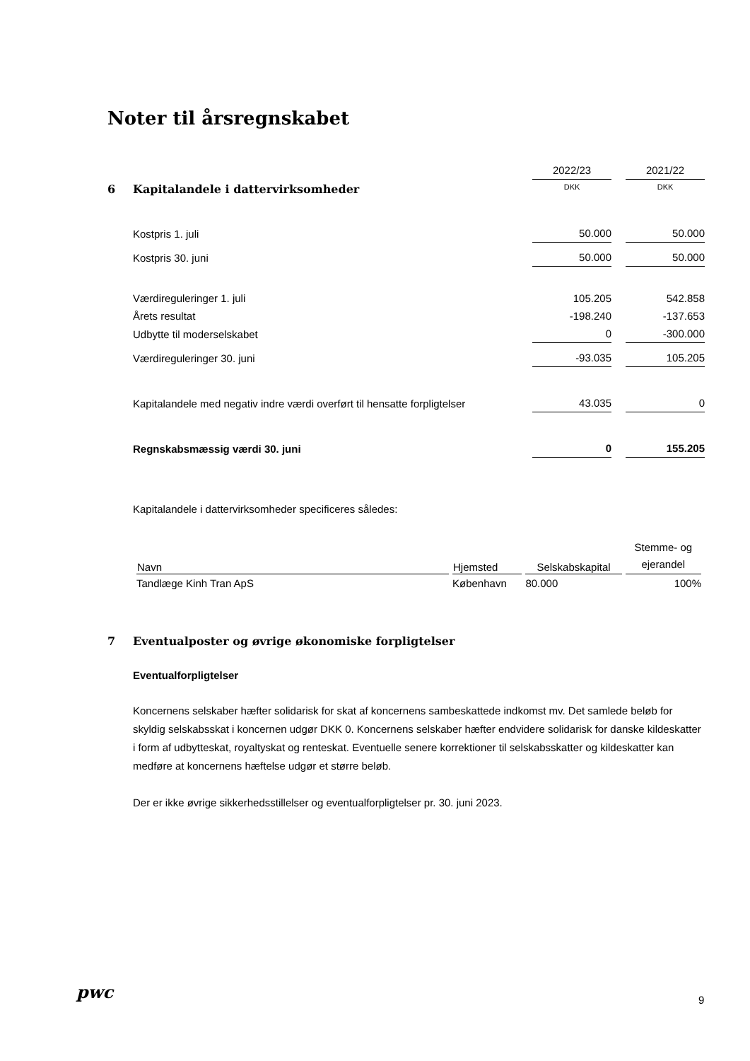Noter til årsregnskabet
| | | 2022/23 | | 2021/22 |
| 6 | Kapitalandele i dattervirksomheder | DKK | | DKK |
| | Kostpris 1. juli | 50.000 | | 50.000 |
| | Kostpris 30. juni | 50.000 | | 50.000 |
| | Værdireguleringer 1. juli | 105.205 | | 542.858 |
| | Årets resultat | -198.240 | | -137.653 |
| | Udbytte til moderselskabet | 0 | | -300.000 |
| | Værdireguleringer 30. juni | -93.035 | | 105.205 |
| | Kapitalandele med negativ indre værdi overført til hensatte forpligtelser | 43.035 | | 0 |
| | Regnskabsmæssig værdi 30. juni | 0 | | 155.205 |
Kapitalandele i dattervirksomheder specificeres således:
| Navn | Hjemsted | Selskabskapital | Stemme- og ejerandel |
| --- | --- | --- | --- |
| Tandlæge Kinh Tran ApS | København | 80.000 | 100% |
7 Eventualposter og øvrige økonomiske forpligtelser
Eventualforpligtelser
Koncernens selskaber hæfter solidarisk for skat af koncernens sambeskattede indkomst mv. Det samlede beløb for skyldig selskabsskat i koncernen udgør DKK 0. Koncernens selskaber hæfter endvidere solidarisk for danske kildeskatter i form af udbytteskat, royaltyskat og renteskat. Eventuelle senere korrektioner til selskabsskatter og kildeskatter kan medføre at koncernens hæftelse udgør et større beløb.
Der er ikke øvrige sikkerhedsstillelser og eventualforpligtelser pr. 30. juni 2023.
pwc 9